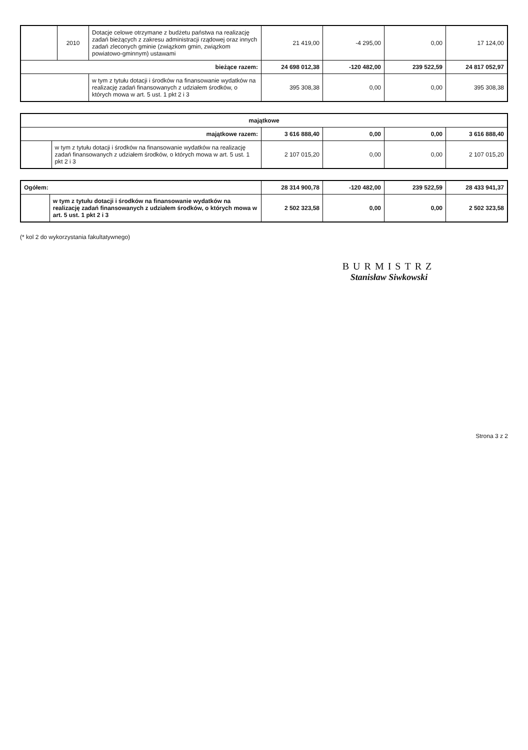| | 2010 | Dotacje celowe otrzymane z budżetu państwa na realizację zadań bieżących z zakresu administracji rządowej oraz innych zadań zleconych gminie (związkom gmin, związkom powiatowo-gminnym) ustawami | 21 419,00 | -4 295,00 | 0,00 | 17 124,00 |
| bieżące razem: | | | 24 698 012,38 | -120 482,00 | 239 522,59 | 24 817 052,97 |
| | | w tym z tytułu dotacji i środków na finansowanie wydatków na realizację zadań finansowanych z udziałem środków, o których mowa w art. 5 ust. 1 pkt 2 i 3 | 395 308,38 | 0,00 | 0,00 | 395 308,38 |
| majątkowe | | | | | |
| majątkowe razem: | | 3 616 888,40 | 0,00 | 0,00 | 3 616 888,40 |
| | w tym z tytułu dotacji i środków na finansowanie wydatków na realizację zadań finansowanych z udziałem środków, o których mowa w art. 5 ust. 1 pkt 2 i 3 | 2 107 015,20 | 0,00 | 0,00 | 2 107 015,20 |
| Ogółem: | | 28 314 900,78 | -120 482,00 | 239 522,59 | 28 433 941,37 |
| | w tym z tytułu dotacji i środków na finansowanie wydatków na realizację zadań finansowanych z udziałem środków, o których mowa w art. 5 ust. 1 pkt 2 i 3 | 2 502 323,58 | 0,00 | 0,00 | 2 502 323,58 |
(* kol 2 do wykorzystania fakultatywnego)
BURMISTRZ
Stanisław Siwkowski
Strona 3 z 2